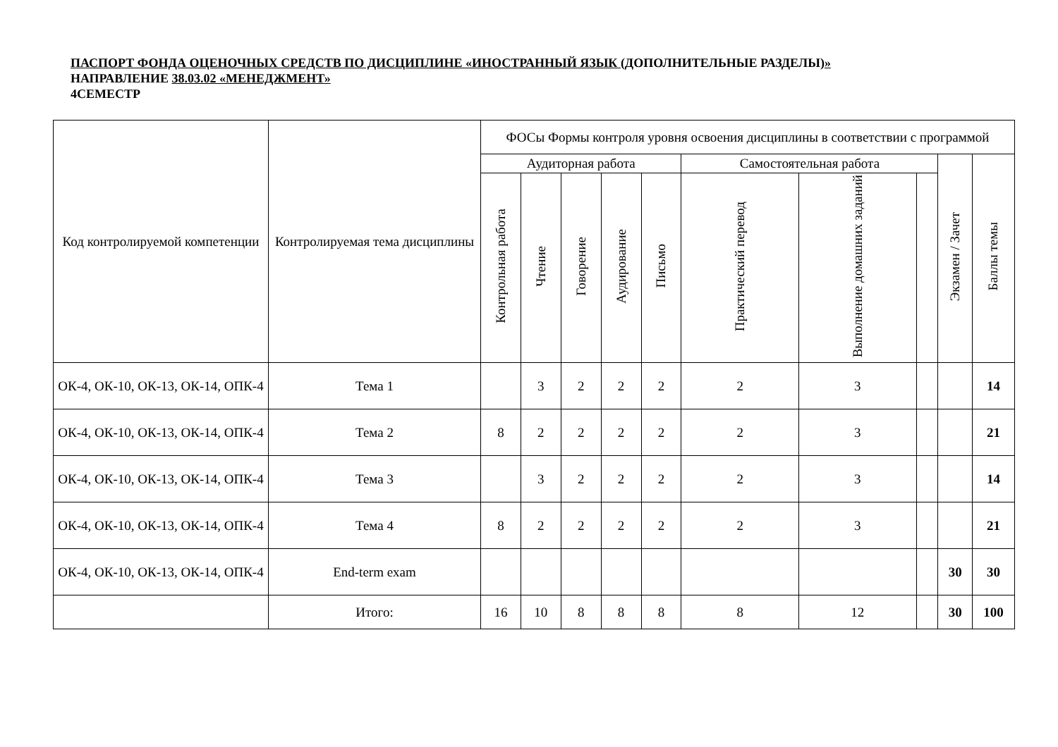ПАСПОРТ ФОНДА ОЦЕНОЧНЫХ СРЕДСТВ ПО ДИСЦИПЛИНЕ «ИНОСТРАННЫЙ ЯЗЫК (ДОПОЛНИТЕЛЬНЫЕ РАЗДЕЛЫ)»
НАПРАВЛЕНИЕ 38.03.02 «МЕНЕДЖМЕНТ»
4СЕМЕСТР
| Код контролируемой компетенции | Контролируемая тема дисциплины | ФОСы Формы контроля уровня освоения дисциплины в соответствии с программой | | | | | | | | | |
| --- | --- | --- | --- | --- | --- | --- | --- | --- | --- | --- | --- |
| | | Аудиторная работа | | | | | Самостоятельная работа | | | Экзамен / Зачет | Баллы темы |
| | | Контрольная работа | Чтение | Говорение | Аудирование | Письмо | Практический перевод | Выполнение домашних заданий | | | |
| ОК-4, ОК-10, ОК-13, ОК-14, ОПК-4 | Тема 1 | | 3 | 2 | 2 | 2 | 2 | 3 | | | 14 |
| ОК-4, ОК-10, ОК-13, ОК-14, ОПК-4 | Тема 2 | 8 | 2 | 2 | 2 | 2 | 2 | 3 | | | 21 |
| ОК-4, ОК-10, ОК-13, ОК-14, ОПК-4 | Тема 3 | | 3 | 2 | 2 | 2 | 2 | 3 | | | 14 |
| ОК-4, ОК-10, ОК-13, ОК-14, ОПК-4 | Тема 4 | 8 | 2 | 2 | 2 | 2 | 2 | 3 | | | 21 |
| ОК-4, ОК-10, ОК-13, ОК-14, ОПК-4 | End-term exam | | | | | | | | | 30 | 30 |
| | Итого: | 16 | 10 | 8 | 8 | 8 | 8 | 12 | | 30 | 100 |